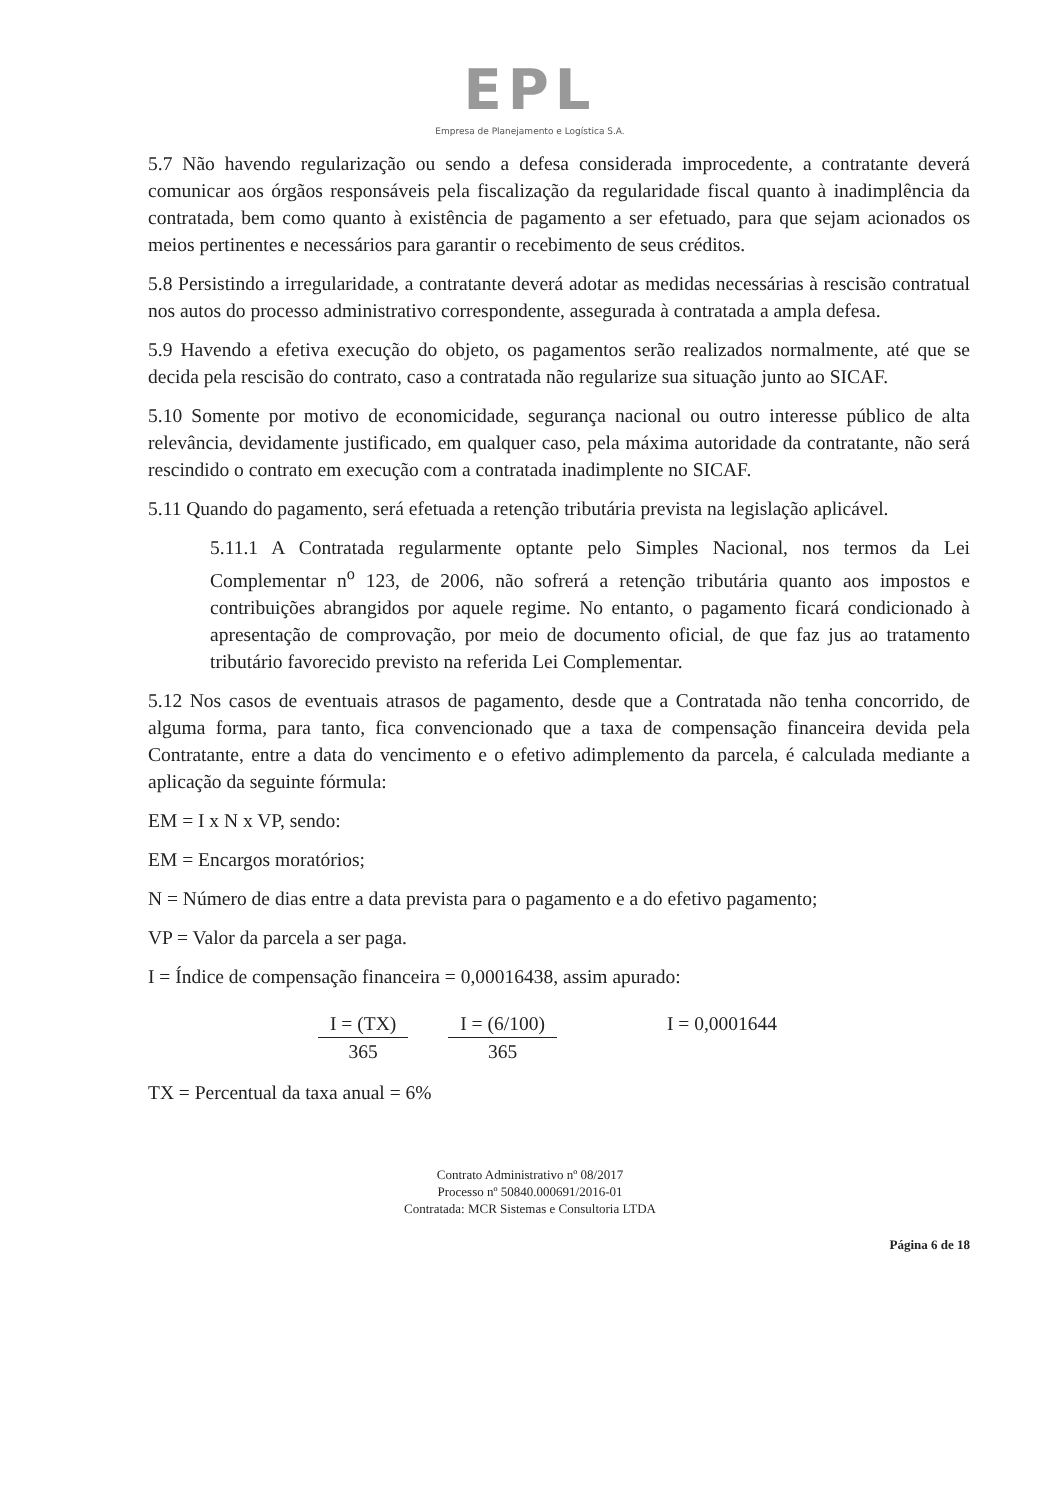EPL
Empresa de Planejamento e Logística S.A.
5.7 Não havendo regularização ou sendo a defesa considerada improcedente, a contratante deverá comunicar aos órgãos responsáveis pela fiscalização da regularidade fiscal quanto à inadimplência da contratada, bem como quanto à existência de pagamento a ser efetuado, para que sejam acionados os meios pertinentes e necessários para garantir o recebimento de seus créditos.
5.8 Persistindo a irregularidade, a contratante deverá adotar as medidas necessárias à rescisão contratual nos autos do processo administrativo correspondente, assegurada à contratada a ampla defesa.
5.9 Havendo a efetiva execução do objeto, os pagamentos serão realizados normalmente, até que se decida pela rescisão do contrato, caso a contratada não regularize sua situação junto ao SICAF.
5.10 Somente por motivo de economicidade, segurança nacional ou outro interesse público de alta relevância, devidamente justificado, em qualquer caso, pela máxima autoridade da contratante, não será rescindido o contrato em execução com a contratada inadimplente no SICAF.
5.11 Quando do pagamento, será efetuada a retenção tributária prevista na legislação aplicável.
5.11.1 A Contratada regularmente optante pelo Simples Nacional, nos termos da Lei Complementar n<sup>o</sup> 123, de 2006, não sofrerá a retenção tributária quanto aos impostos e contribuições abrangidos por aquele regime. No entanto, o pagamento ficará condicionado à apresentação de comprovação, por meio de documento oficial, de que faz jus ao tratamento tributário favorecido previsto na referida Lei Complementar.
5.12 Nos casos de eventuais atrasos de pagamento, desde que a Contratada não tenha concorrido, de alguma forma, para tanto, fica convencionado que a taxa de compensação financeira devida pela Contratante, entre a data do vencimento e o efetivo adimplemento da parcela, é calculada mediante a aplicação da seguinte fórmula:
EM = I x N x VP, sendo:
EM = Encargos moratórios;
N = Número de dias entre a data prevista para o pagamento e a do efetivo pagamento;
VP = Valor da parcela a ser paga.
I = Índice de compensação financeira = 0,00016438, assim apurado:
I = (TX)
365
I = (6/100)
365
I = 0,0001644
TX = Percentual da taxa anual = 6%
Contrato Administrativo nº 08/2017
Processo nº 50840.000691/2016-01
Contratada: MCR Sistemas e Consultoria LTDA
Página 6 de 18